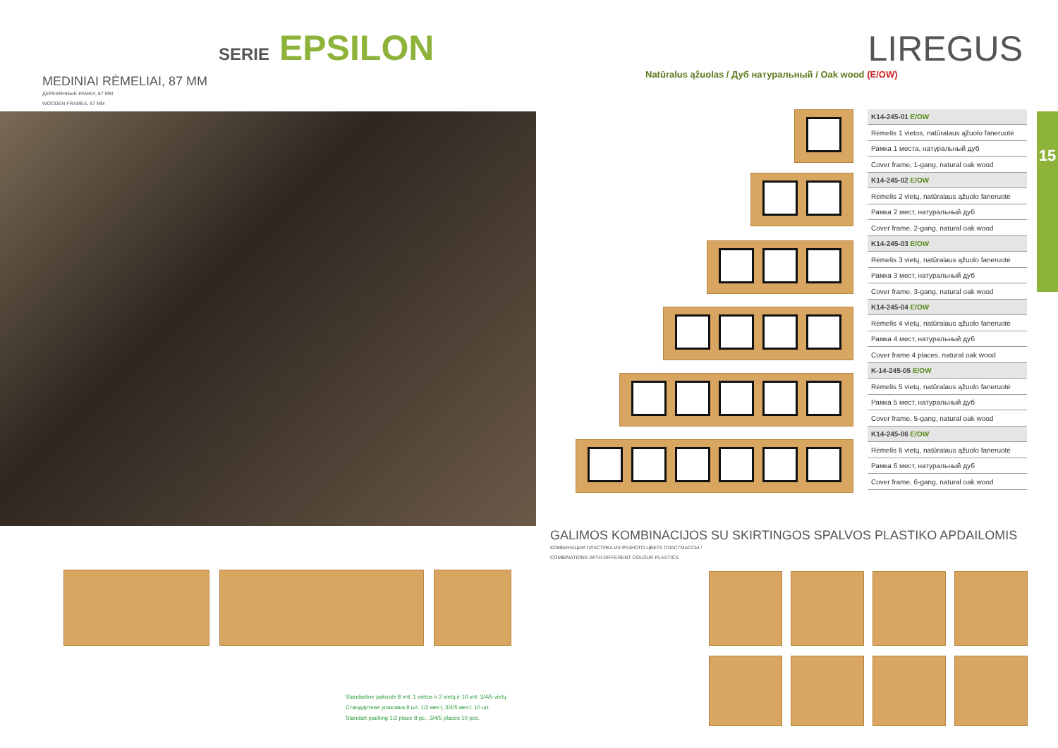SERIE EPSILON
MEDINIAI RĖMELIAI, 87 MM
ДЕРЕВЯННЫЕ РАМКИ, 87 MM
WOODEN FRAMES, 87 MM
Standartinė pakuotė 8 vnt. 1 vietos ir 2 vietų ir 10 vnt. 3/4/5 vietų
Стандартная упаковка 8 шт. 1/2 мест, 3/4/5 мест. 10 шт.
Standart packing 1/2 place 8 pc., 3/4/5 places 10 pcs.
LIREGUS
Natūralus ąžuolas / Дуб натуральный / Oak wood (E/OW)
15
| K14-245-01 E/OW |
| Rėmelis 1 vietos, natūralaus ąžuolo faneruotė |
| Рамка 1 места, натуральный дуб |
| Cover frame, 1-gang, natural oak wood |
| K14-245-02 E/OW |
| Rėmelis 2 vietų, natūralaus ąžuolo faneruotė |
| Рамка 2 мест, натуральный дуб |
| Cover frame, 2-gang, natural oak wood |
| K14-245-03 E/OW |
| Rėmelis 3 vietų, natūralaus ąžuolo faneruotė |
| Рамка 3 мест, натуральный дуб |
| Cover frame, 3-gang, natural oak wood |
| K14-245-04 E/OW |
| Rėmelis 4 vietų, natūralaus ąžuolo faneruotė |
| Рамка 4 мест, натуральный дуб |
| Cover frame 4 places, natural oak wood |
| K-14-245-05 E/OW |
| Rėmelis 5 vietų, natūralaus ąžuolo faneruotė |
| Рамка 5 мест, натуральный дуб |
| Cover frame, 5-gang, natural oak wood |
| K14-245-06 E/OW |
| Rėmelis 6 vietų, natūralaus ąžuolo faneruotė |
| Рамка 6 мест, натуральный дуб |
| Cover frame, 6-gang, natural oak wood |
GALIMOS KOMBINACIJOS SU SKIRTINGOS SPALVOS PLASTIKO APDAILOMIS
КОМБИНАЦИИ ПЛАСТИКА ИЗ РАЗНОГО ЦВЕТА ПЛАСТМАССЫ /
COMBINATIONS WITH DIFFERENT COLOUR PLASTICS